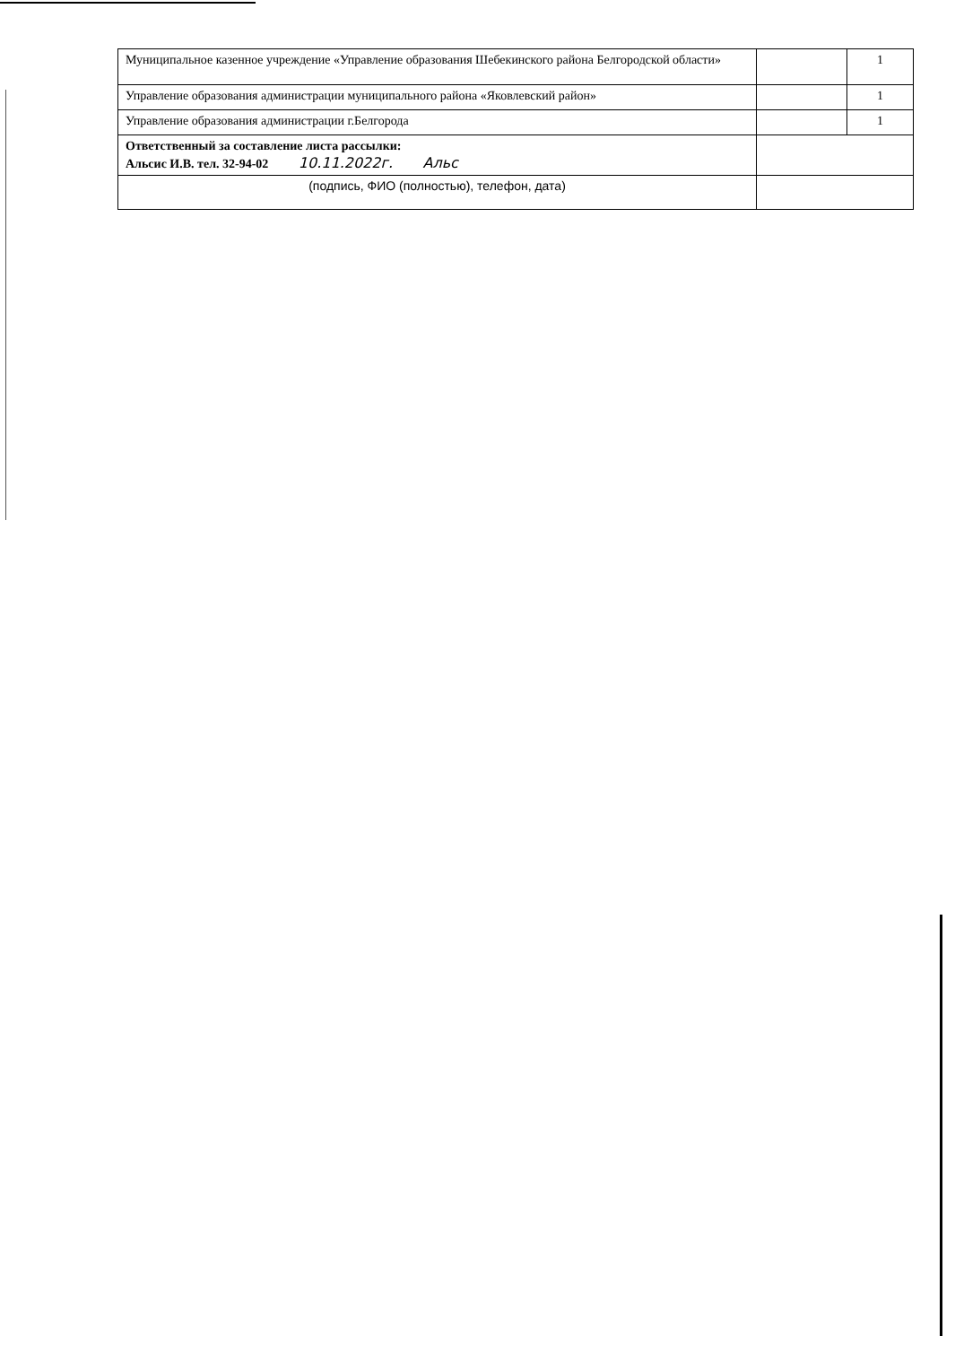| Муниципальное казенное учреждение «Управление образования Шебекинского района Белгородской области» | | 1 |
| Управление образования администрации муниципального района «Яковлевский район» | | 1 |
| Управление образования администрации г.Белгорода | | 1 |
| Ответственный за составление листа рассылки: Альсис И.В. тел. 32-94-02 10.11.2022г. Альс | | |
| (подпись, ФИО (полностью), телефон, дата) | | |